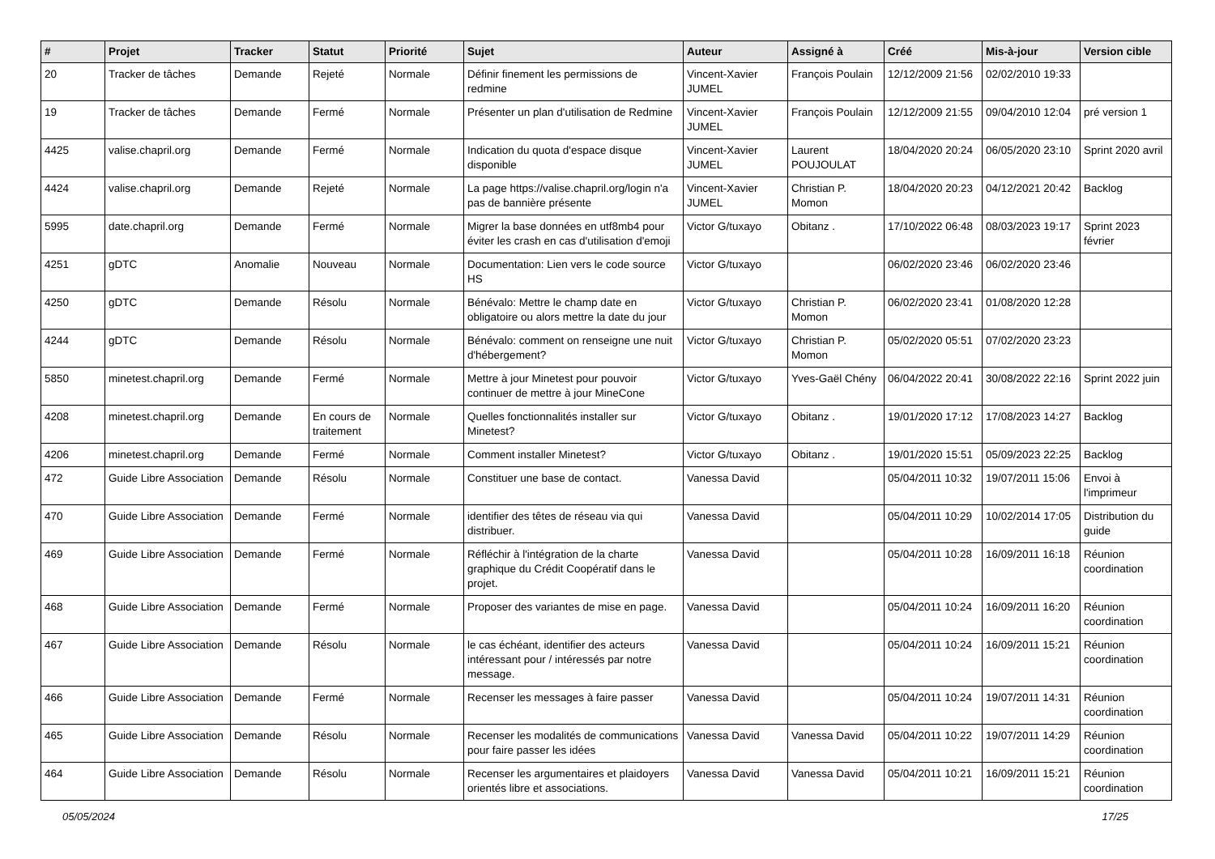| # | Projet | Tracker | Statut | Priorité | Sujet | Auteur | Assigné à | Créé | Mis-à-jour | Version cible |
| --- | --- | --- | --- | --- | --- | --- | --- | --- | --- | --- |
| 20 | Tracker de tâches | Demande | Rejeté | Normale | Définir finement les permissions de redmine | Vincent-Xavier JUMEL | François Poulain | 12/12/2009 21:56 | 02/02/2010 19:33 | |
| 19 | Tracker de tâches | Demande | Fermé | Normale | Présenter un plan d'utilisation de Redmine | Vincent-Xavier JUMEL | François Poulain | 12/12/2009 21:55 | 09/04/2010 12:04 | pré version 1 |
| 4425 | valise.chapril.org | Demande | Fermé | Normale | Indication du quota d'espace disque disponible | Vincent-Xavier JUMEL | Laurent POUJOULAT | 18/04/2020 20:24 | 06/05/2020 23:10 | Sprint 2020 avril |
| 4424 | valise.chapril.org | Demande | Rejeté | Normale | La page https://valise.chapril.org/login n'a pas de bannière présente | Vincent-Xavier JUMEL | Christian P. Momon | 18/04/2020 20:23 | 04/12/2021 20:42 | Backlog |
| 5995 | date.chapril.org | Demande | Fermé | Normale | Migrer la base données en utf8mb4 pour éviter les crash en cas d'utilisation d'emoji | Victor G/tuxayo | Obitanz . | 17/10/2022 06:48 | 08/03/2023 19:17 | Sprint 2023 février |
| 4251 | gDTC | Anomalie | Nouveau | Normale | Documentation: Lien vers le code source HS | Victor G/tuxayo | | 06/02/2020 23:46 | 06/02/2020 23:46 | |
| 4250 | gDTC | Demande | Résolu | Normale | Bénévalo: Mettre le champ date en obligatoire ou alors mettre la date du jour | Victor G/tuxayo | Christian P. Momon | 06/02/2020 23:41 | 01/08/2020 12:28 | |
| 4244 | gDTC | Demande | Résolu | Normale | Bénévalo: comment on renseigne une nuit d'hébergement? | Victor G/tuxayo | Christian P. Momon | 05/02/2020 05:51 | 07/02/2020 23:23 | |
| 5850 | minetest.chapril.org | Demande | Fermé | Normale | Mettre à jour Minetest pour pouvoir continuer de mettre à jour MineCone | Victor G/tuxayo | Yves-Gaël Chény | 06/04/2022 20:41 | 30/08/2022 22:16 | Sprint 2022 juin |
| 4208 | minetest.chapril.org | Demande | En cours de traitement | Normale | Quelles fonctionnalités installer sur Minetest? | Victor G/tuxayo | Obitanz . | 19/01/2020 17:12 | 17/08/2023 14:27 | Backlog |
| 4206 | minetest.chapril.org | Demande | Fermé | Normale | Comment installer Minetest? | Victor G/tuxayo | Obitanz . | 19/01/2020 15:51 | 05/09/2023 22:25 | Backlog |
| 472 | Guide Libre Association | Demande | Résolu | Normale | Constituer une base de contact. | Vanessa David | | 05/04/2011 10:32 | 19/07/2011 15:06 | Envoi à l'imprimeur |
| 470 | Guide Libre Association | Demande | Fermé | Normale | identifier des têtes de réseau via qui distribuer. | Vanessa David | | 05/04/2011 10:29 | 10/02/2014 17:05 | Distribution du guide |
| 469 | Guide Libre Association | Demande | Fermé | Normale | Réfléchir à l'intégration de la charte graphique du Crédit Coopératif dans le projet. | Vanessa David | | 05/04/2011 10:28 | 16/09/2011 16:18 | Réunion coordination |
| 468 | Guide Libre Association | Demande | Fermé | Normale | Proposer des variantes de mise en page. | Vanessa David | | 05/04/2011 10:24 | 16/09/2011 16:20 | Réunion coordination |
| 467 | Guide Libre Association | Demande | Résolu | Normale | le cas échéant, identifier des acteurs intéressant pour / intéressés par notre message. | Vanessa David | | 05/04/2011 10:24 | 16/09/2011 15:21 | Réunion coordination |
| 466 | Guide Libre Association | Demande | Fermé | Normale | Recenser les messages à faire passer | Vanessa David | | 05/04/2011 10:24 | 19/07/2011 14:31 | Réunion coordination |
| 465 | Guide Libre Association | Demande | Résolu | Normale | Recenser les modalités de communications pour faire passer les idées | Vanessa David | Vanessa David | 05/04/2011 10:22 | 19/07/2011 14:29 | Réunion coordination |
| 464 | Guide Libre Association | Demande | Résolu | Normale | Recenser les argumentaires et plaidoyers orientés libre et associations. | Vanessa David | Vanessa David | 05/04/2011 10:21 | 16/09/2011 15:21 | Réunion coordination |
05/05/2024 17/25